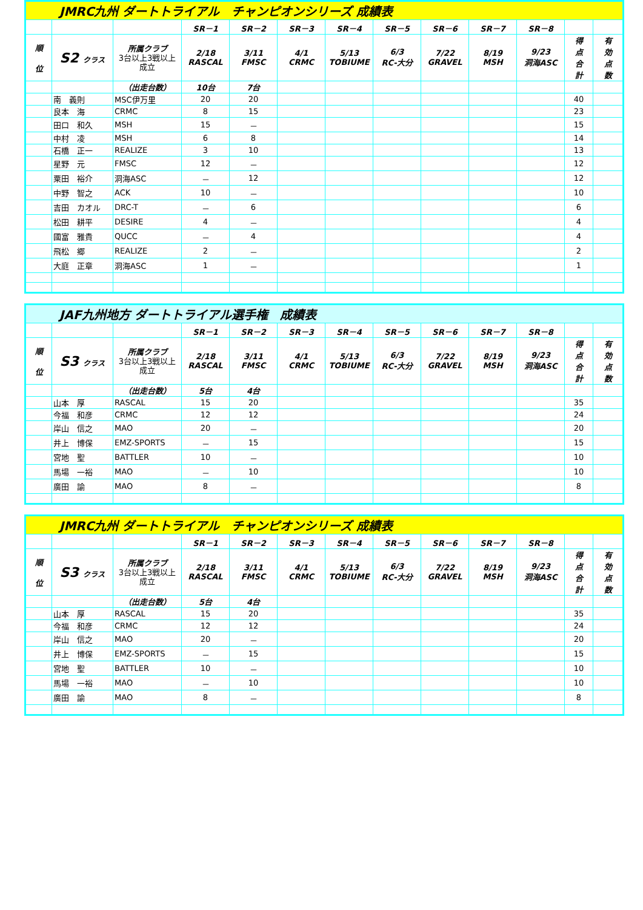| JMRC九州 ダートトライアル チャンピオンシリーズ 成績表 | | | | | | | | | | | | |
| | | | SR－1 | SR－2 | SR－3 | SR－4 | SR－5 | SR－6 | SR－7 | SR－8 | | |
| 順 位 | S2 クラス | 所属クラブ 3台以上3戦以上 成立 | 2/18 RASCAL | 3/11 FMSC | 4/1 CRMC | 5/13 TOBIUME | 6/3 RC-大分 | 7/22 GRAVEL | 8/19 MSH | 9/23 洞海ASC | 得 点 合 計 | 有 効 点 数 |
| | | （出走台数） | 10台 | 7台 | | | | | | | | |
| | 南 義則 | MSC伊万里 | 20 | 20 | | | | | | | 40 | |
| | 良本 海 | CRMC | 8 | 15 | | | | | | | 23 | |
| | 田口 和久 | MSH | 15 | － | | | | | | | 15 | |
| | 中村 凌 | MSH | 6 | 8 | | | | | | | 14 | |
| | 石橋 正一 | REALIZE | 3 | 10 | | | | | | | 13 | |
| | 星野 元 | FMSC | 12 | － | | | | | | | 12 | |
| | 粟田 裕介 | 洞海ASC | － | 12 | | | | | | | 12 | |
| | 中野 智之 | ACK | 10 | － | | | | | | | 10 | |
| | 吉田 カオル | DRC-T | － | 6 | | | | | | | 6 | |
| | 松田 耕平 | DESIRE | 4 | － | | | | | | | 4 | |
| | 國富 雅貴 | QUCC | － | 4 | | | | | | | 4 | |
| | 飛松 郷 | REALIZE | 2 | － | | | | | | | 2 | |
| | 大庭 正章 | 洞海ASC | 1 | － | | | | | | | 1 | |
| JAF九州地方 ダートトライアル選手権 成績表 | | | | | | | | | | | | |
| | | | SR－1 | SR－2 | SR－3 | SR－4 | SR－5 | SR－6 | SR－7 | SR－8 | | |
| 順 位 | S3 クラス | 所属クラブ 3台以上3戦以上 成立 | 2/18 RASCAL | 3/11 FMSC | 4/1 CRMC | 5/13 TOBIUME | 6/3 RC-大分 | 7/22 GRAVEL | 8/19 MSH | 9/23 洞海ASC | 得 点 合 計 | 有 効 点 数 |
| | | （出走台数） | 5台 | 4台 | | | | | | | | |
| | 山本 厚 | RASCAL | 15 | 20 | | | | | | | 35 | |
| | 今福 和彦 | CRMC | 12 | 12 | | | | | | | 24 | |
| | 岸山 信之 | MAO | 20 | － | | | | | | | 20 | |
| | 井上 博保 | EMZ-SPORTS | － | 15 | | | | | | | 15 | |
| | 宮地 聖 | BATTLER | 10 | － | | | | | | | 10 | |
| | 馬場 一裕 | MAO | － | 10 | | | | | | | 10 | |
| | 廣田 諭 | MAO | 8 | － | | | | | | | 8 | |
| JMRC九州 ダートトライアル チャンピオンシリーズ 成績表 | | | | | | | | | | | | |
| | | | SR－1 | SR－2 | SR－3 | SR－4 | SR－5 | SR－6 | SR－7 | SR－8 | | |
| 順 位 | S3 クラス | 所属クラブ 3台以上3戦以上 成立 | 2/18 RASCAL | 3/11 FMSC | 4/1 CRMC | 5/13 TOBIUME | 6/3 RC-大分 | 7/22 GRAVEL | 8/19 MSH | 9/23 洞海ASC | 得 点 合 計 | 有 効 点 数 |
| | | （出走台数） | 5台 | 4台 | | | | | | | | |
| | 山本 厚 | RASCAL | 15 | 20 | | | | | | | 35 | |
| | 今福 和彦 | CRMC | 12 | 12 | | | | | | | 24 | |
| | 岸山 信之 | MAO | 20 | － | | | | | | | 20 | |
| | 井上 博保 | EMZ-SPORTS | － | 15 | | | | | | | 15 | |
| | 宮地 聖 | BATTLER | 10 | － | | | | | | | 10 | |
| | 馬場 一裕 | MAO | － | 10 | | | | | | | 10 | |
| | 廣田 諭 | MAO | 8 | － | | | | | | | 8 | |